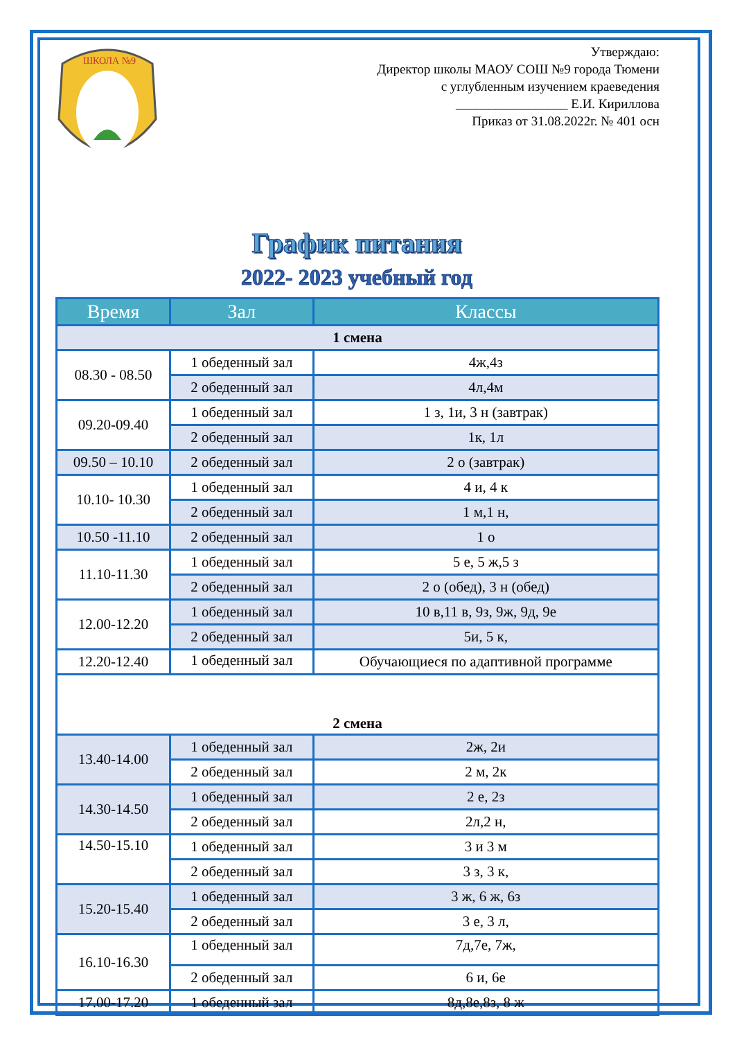ШКОЛА №9
Утверждаю:
Директор школы МАОУ СОШ №9 города Тюмени
с углубленным изучением краеведения
_________________ Е.И. Кириллова
Приказ от 31.08.2022г. № 401 осн
График питания
2022- 2023 учебный год
| Время | Зал | Классы |
| --- | --- | --- |
| 1 смена | | |
| 08.30 - 08.50 | 1 обеденный зал | 4ж,4з |
| | 2 обеденный зал | 4л,4м |
| 09.20-09.40 | 1 обеденный зал | 1 з, 1и, 3 н (завтрак) |
| | 2 обеденный зал | 1к, 1л |
| 09.50 – 10.10 | 2 обеденный зал | 2 о (завтрак) |
| 10.10- 10.30 | 1 обеденный зал | 4 и, 4 к |
| | 2 обеденный зал | 1 м,1 н, |
| 10.50 -11.10 | 2 обеденный зал | 1 о |
| 11.10-11.30 | 1 обеденный зал | 5 е, 5 ж,5 з |
| | 2 обеденный зал | 2 о (обед), 3 н (обед) |
| 12.00-12.20 | 1 обеденный зал | 10 в,11 в, 9з, 9ж, 9д, 9е |
| | 2 обеденный зал | 5и, 5 к, |
| 12.20-12.40 | 1 обеденный зал | Обучающиеся по адаптивной программе |
| 2 смена | | |
| 13.40-14.00 | 1 обеденный зал | 2ж, 2и |
| | 2 обеденный зал | 2 м, 2к |
| 14.30-14.50 | 1 обеденный зал | 2 е, 2з |
| | 2 обеденный зал | 2л,2 н, |
| 14.50-15.10 | 1 обеденный зал | 3 и 3 м |
| | 2 обеденный зал | 3 з, 3 к, |
| 15.20-15.40 | 1 обеденный зал | 3 ж, 6 ж, 6з |
| | 2 обеденный зал | 3 е, 3 л, |
| 16.10-16.30 | 1 обеденный зал | 7д,7е, 7ж, |
| | 2 обеденный зал | 6 и, 6е |
| 17.00-17.20 | 1 обеденный зал | 8д,8е,8з, 8 ж |